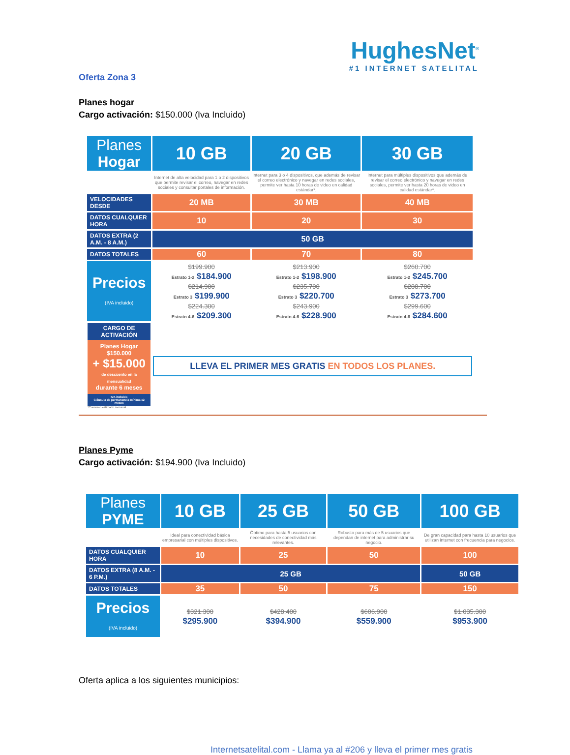HughesNet<sup>®</sup>
#1 INTERNET SATELITAL
Oferta Zona 3
Planes hogar
Cargo activación: $150.000 (Iva Incluido)
| Planes Hogar | 10 GB | 20 GB | 30 GB |
| | Internet de alta velocidad para 1 o 2 dispositivos que permite revisar el correo, navegar en redes sociales y consultar portales de información. | Internet para 3 o 4 dispositivos, que además de revisar el correo electrónico y navegar en redes sociales, permite ver hasta 10 horas de video en calidad estándar*. | Internet para múltiples dispositivos que además de revisar el correo electrónico y navegar en redes sociales, permite ver hasta 20 horas de video en calidad estándar*. |
| VELOCIDADES DESDE | 20 MB | 30 MB | 40 MB |
| DATOS CUALQUIER HORA | 10 | 20 | 30 |
| DATOS EXTRA (2 A.M. - 8 A.M.) | 50 GB | | |
| DATOS TOTALES | 60 | 70 | 80 |
| Precios (IVA incluido) | $199.900 Estrato 1-2 $184.900 $214.900 Estrato 3 $199.900 $224.300 Estrato 4-6 $209.300 | $213.900 Estrato 1-2 $198.900 $235.700 Estrato 3 $220.700 $243.900 Estrato 4-6 $228.900 | $260.700 Estrato 1-2 $245.700 $288.700 Estrato 3 $273.700 $299.600 Estrato 4-6 $284.600 |
| CARGO DE ACTIVACIÓN Planes Hogar $150.000 + $15.000 de descuento en la mensualidad durante 6 meses IVA incluido Cláusula de permanencia mínima 12 meses *Consumo estimado mensual. | LLEVA EL PRIMER MES GRATIS EN TODOS LOS PLANES. | | |
Planes Pyme
Cargo activación: $194.900 (Iva Incluido)
| Planes PYME | 10 GB | 25 GB | 50 GB | 100 GB |
| | Ideal para conectividad básica empresarial con múltiples dispositivos. | Óptimo para hasta 5 usuarios con necesidades de conectividad más relevantes. | Robusto para más de 5 usuarios que dependan de internet para administrar su negocio. | De gran capacidad para hasta 10 usuarios que utilizan internet con frecuencia para negocios. |
| DATOS CUALQUIER HORA | 10 | 25 | 50 | 100 |
| DATOS EXTRA (8 A.M. - 6 P.M.) | 25 GB | | | 50 GB |
| DATOS TOTALES | 35 | 50 | 75 | 150 |
| Precios (IVA incluido) | $321.300 $295.900 | $428.400 $394.900 | $606.900 $559.900 | $1.035.300 $953.900 |
Oferta aplica a los siguientes municipios:
Internetsatelital.com - Llama ya al #206 y lleva el primer mes gratis